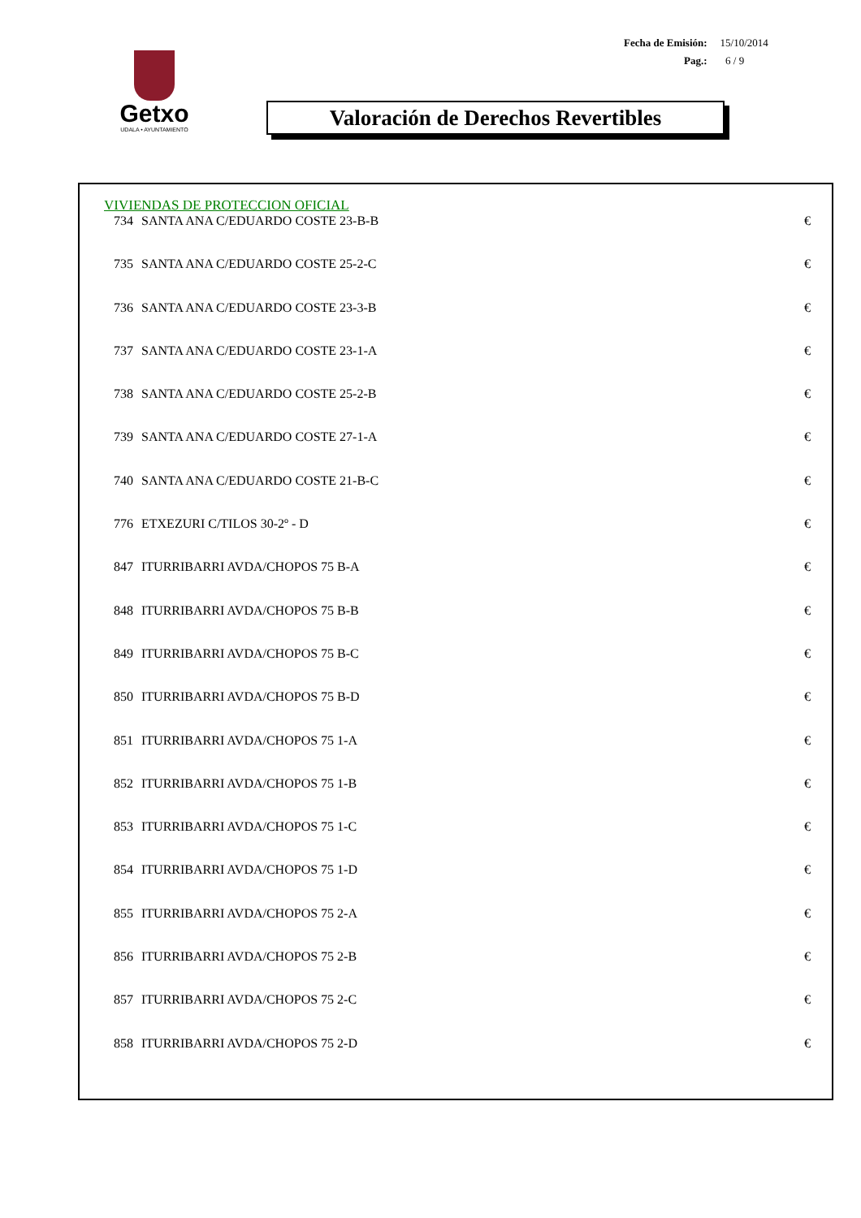| Fecha de Emisión: | 15/10/2014 |
| Pag.: | 6 / 9 |
Getxo
UDALA • AYUNTAMIENTO
Valoración de Derechos Revertibles
VIVIENDAS DE PROTECCION OFICIAL
| 734 | SANTA ANA C/EDUARDO COSTE 23-B-B | € |
| 735 | SANTA ANA C/EDUARDO COSTE 25-2-C | € |
| 736 | SANTA ANA C/EDUARDO COSTE 23-3-B | € |
| 737 | SANTA ANA C/EDUARDO COSTE 23-1-A | € |
| 738 | SANTA ANA C/EDUARDO COSTE 25-2-B | € |
| 739 | SANTA ANA C/EDUARDO COSTE 27-1-A | € |
| 740 | SANTA ANA C/EDUARDO COSTE 21-B-C | € |
| 776 | ETXEZURI C/TILOS 30-2º - D | € |
| 847 | ITURRIBARRI AVDA/CHOPOS 75 B-A | € |
| 848 | ITURRIBARRI AVDA/CHOPOS 75 B-B | € |
| 849 | ITURRIBARRI AVDA/CHOPOS 75 B-C | € |
| 850 | ITURRIBARRI AVDA/CHOPOS 75 B-D | € |
| 851 | ITURRIBARRI AVDA/CHOPOS 75 1-A | € |
| 852 | ITURRIBARRI AVDA/CHOPOS 75 1-B | € |
| 853 | ITURRIBARRI AVDA/CHOPOS 75 1-C | € |
| 854 | ITURRIBARRI AVDA/CHOPOS 75 1-D | € |
| 855 | ITURRIBARRI AVDA/CHOPOS 75 2-A | € |
| 856 | ITURRIBARRI AVDA/CHOPOS 75 2-B | € |
| 857 | ITURRIBARRI AVDA/CHOPOS 75 2-C | € |
| 858 | ITURRIBARRI AVDA/CHOPOS 75 2-D | € |